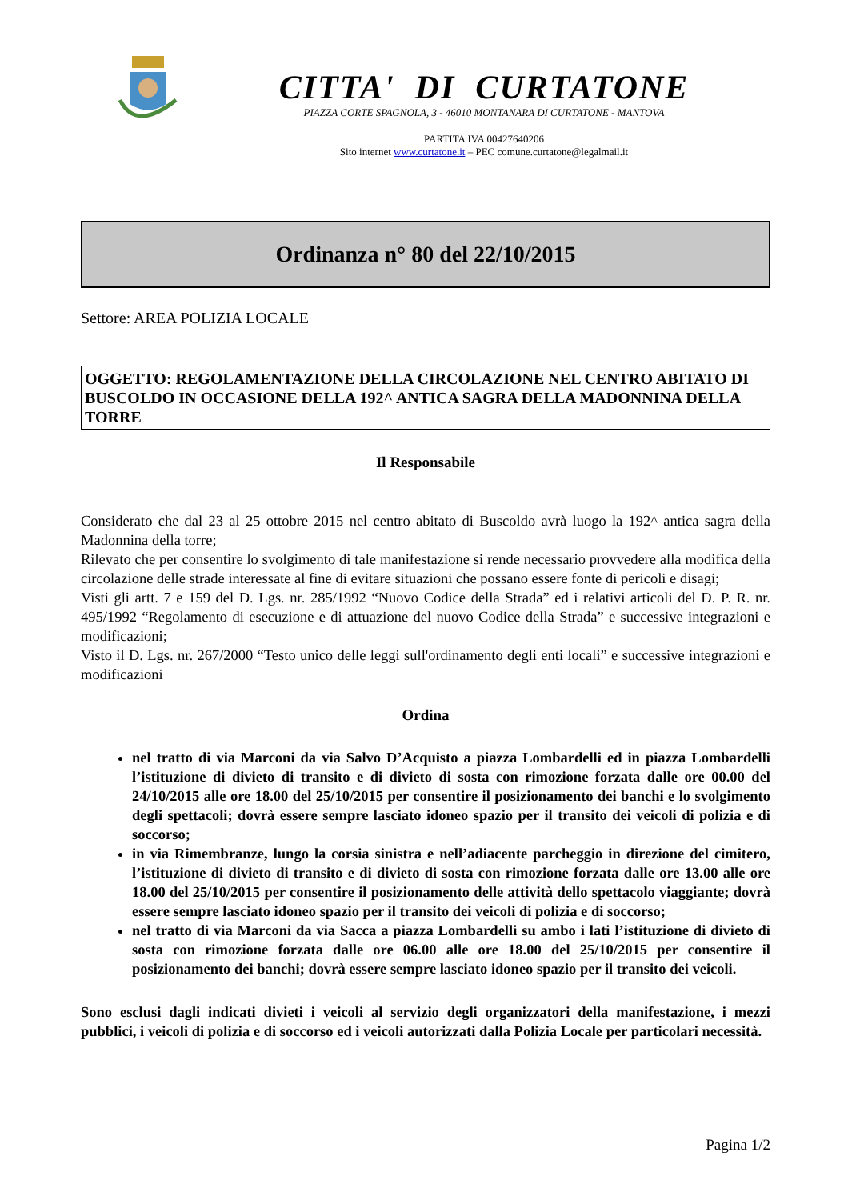CITTA' DI CURTATONE
PIAZZA CORTE SPAGNOLA, 3 - 46010 MONTANARA DI CURTATONE - MANTOVA
PARTITA IVA 00427640206
Sito internet www.curtatone.it – PEC comune.curtatone@legalmail.it
Ordinanza n° 80 del 22/10/2015
Settore: AREA POLIZIA LOCALE
OGGETTO: REGOLAMENTAZIONE DELLA CIRCOLAZIONE NEL CENTRO ABITATO DI BUSCOLDO IN OCCASIONE DELLA 192^ ANTICA SAGRA DELLA MADONNINA DELLA TORRE
Il Responsabile
Considerato che dal 23 al 25 ottobre 2015 nel centro abitato di Buscoldo avrà luogo la 192^ antica sagra della Madonnina della torre;
Rilevato che per consentire lo svolgimento di tale manifestazione si rende necessario provvedere alla modifica della circolazione delle strade interessate al fine di evitare situazioni che possano essere fonte di pericoli e disagi;
Visti gli artt. 7 e 159 del D. Lgs. nr. 285/1992 “Nuovo Codice della Strada” ed i relativi articoli del D. P. R. nr. 495/1992 “Regolamento di esecuzione e di attuazione del nuovo Codice della Strada” e successive integrazioni e modificazioni;
Visto il D. Lgs. nr. 267/2000 “Testo unico delle leggi sull'ordinamento degli enti locali” e successive integrazioni e modificazioni
Ordina
nel tratto di via Marconi da via Salvo D’Acquisto a piazza Lombardelli ed in piazza Lombardelli l’istituzione di divieto di transito e di divieto di sosta con rimozione forzata dalle ore 00.00 del 24/10/2015 alle ore 18.00 del 25/10/2015 per consentire il posizionamento dei banchi e lo svolgimento degli spettacoli; dovrà essere sempre lasciato idoneo spazio per il transito dei veicoli di polizia e di soccorso;
in via Rimembranze, lungo la corsia sinistra e nell’adiacente parcheggio in direzione del cimitero, l’istituzione di divieto di transito e di divieto di sosta con rimozione forzata dalle ore 13.00 alle ore 18.00 del 25/10/2015 per consentire il posizionamento delle attività dello spettacolo viaggiante; dovrà essere sempre lasciato idoneo spazio per il transito dei veicoli di polizia e di soccorso;
nel tratto di via Marconi da via Sacca a piazza Lombardelli su ambo i lati l’istituzione di divieto di sosta con rimozione forzata dalle ore 06.00 alle ore 18.00 del 25/10/2015 per consentire il posizionamento dei banchi; dovrà essere sempre lasciato idoneo spazio per il transito dei veicoli.
Sono esclusi dagli indicati divieti i veicoli al servizio degli organizzatori della manifestazione, i mezzi pubblici, i veicoli di polizia e di soccorso ed i veicoli autorizzati dalla Polizia Locale per particolari necessità.
Pagina 1/2